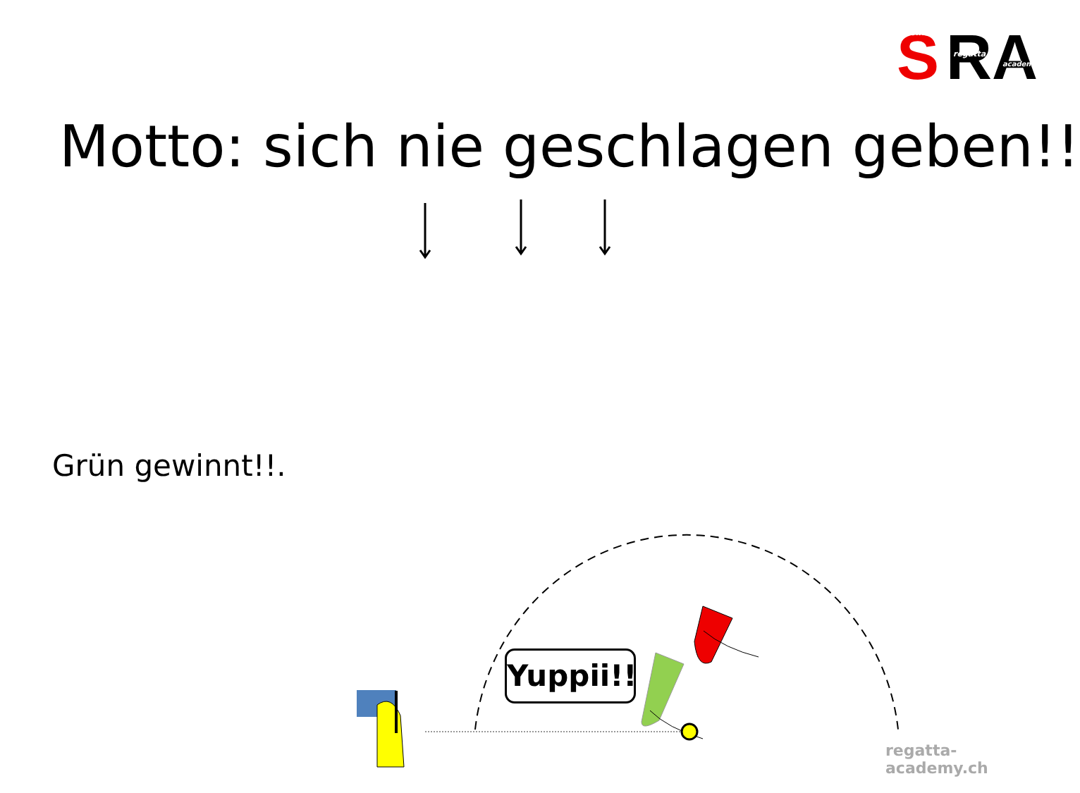S
RA
swiss
regatta
academy
Motto: sich nie geschlagen geben!!
Grün gewinnt!!.
Yuppii!!
regatta-academy.ch